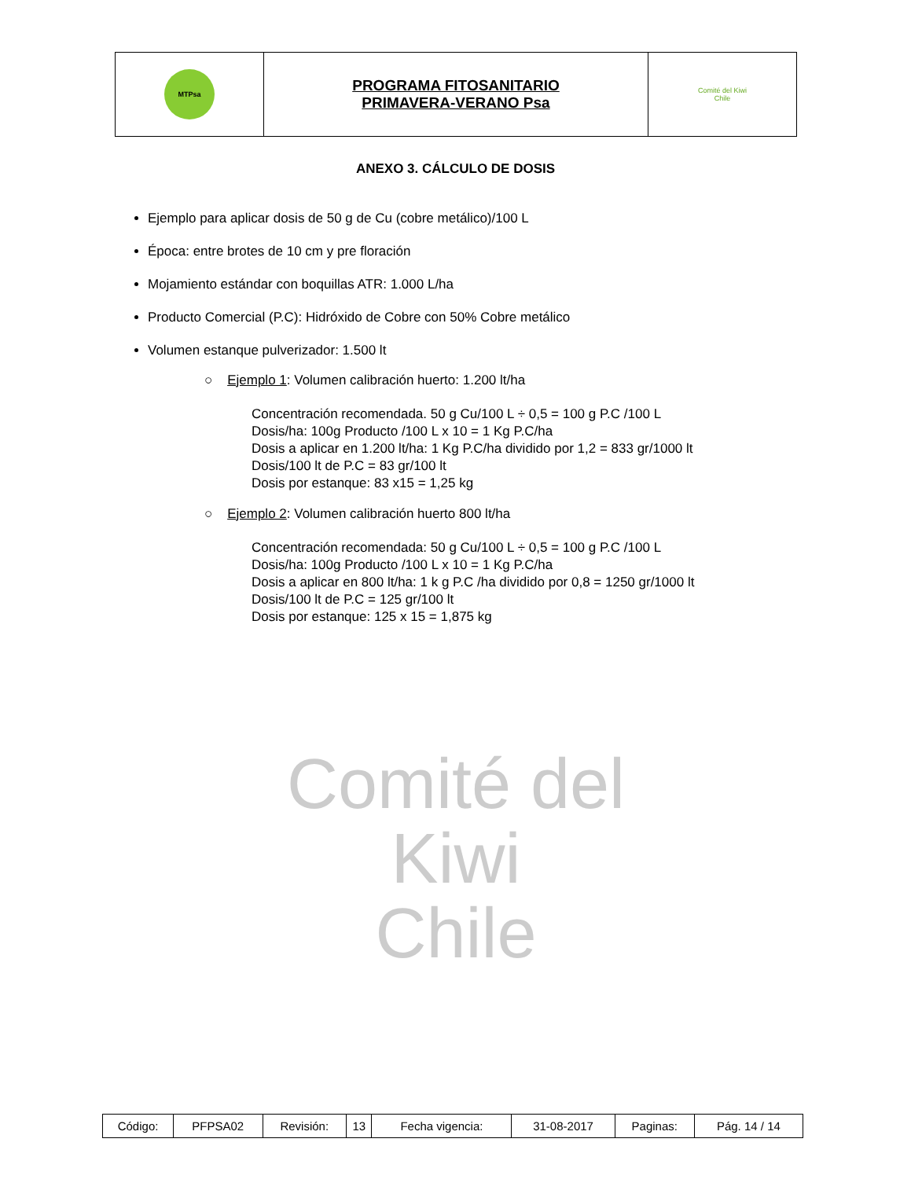Comité del Kiwi
Chile
| MTPsa | PROGRAMA FITOSANITARIO PRIMAVERA-VERANO Psa | Comité del Kiwi Chile |
ANEXO 3. CÁLCULO DE DOSIS
Ejemplo para aplicar dosis de 50 g de Cu (cobre metálico)/100 L
Época: entre brotes de 10 cm y pre floración
Mojamiento estándar con boquillas ATR: 1.000 L/ha
Producto Comercial (P.C): Hidróxido de Cobre con 50% Cobre metálico
Volumen estanque pulverizador: 1.500 lt
○ Ejemplo 1: Volumen calibración huerto: 1.200 lt/ha
Concentración recomendada. 50 g Cu/100 L ÷ 0,5 = 100 g P.C /100 L
Dosis/ha: 100g Producto /100 L x 10 = 1 Kg P.C/ha
Dosis a aplicar en 1.200 lt/ha: 1 Kg P.C/ha dividido por 1,2 = 833 gr/1000 lt
Dosis/100 lt de P.C = 83 gr/100 lt
Dosis por estanque: 83 x15 = 1,25 kg
○ Ejemplo 2: Volumen calibración huerto 800 lt/ha
Concentración recomendada: 50 g Cu/100 L ÷ 0,5 = 100 g P.C /100 L
Dosis/ha: 100g Producto /100 L x 10 = 1 Kg P.C/ha
Dosis a aplicar en 800 lt/ha: 1 k g P.C /ha dividido por 0,8 = 1250 gr/1000 lt
Dosis/100 lt de P.C = 125 gr/100 lt
Dosis por estanque: 125 x 15 = 1,875 kg
| Código: | PFPSA02 | Revisión: | 13 | Fecha vigencia: | 31-08-2017 | Paginas: | Pág. 14 / 14 |